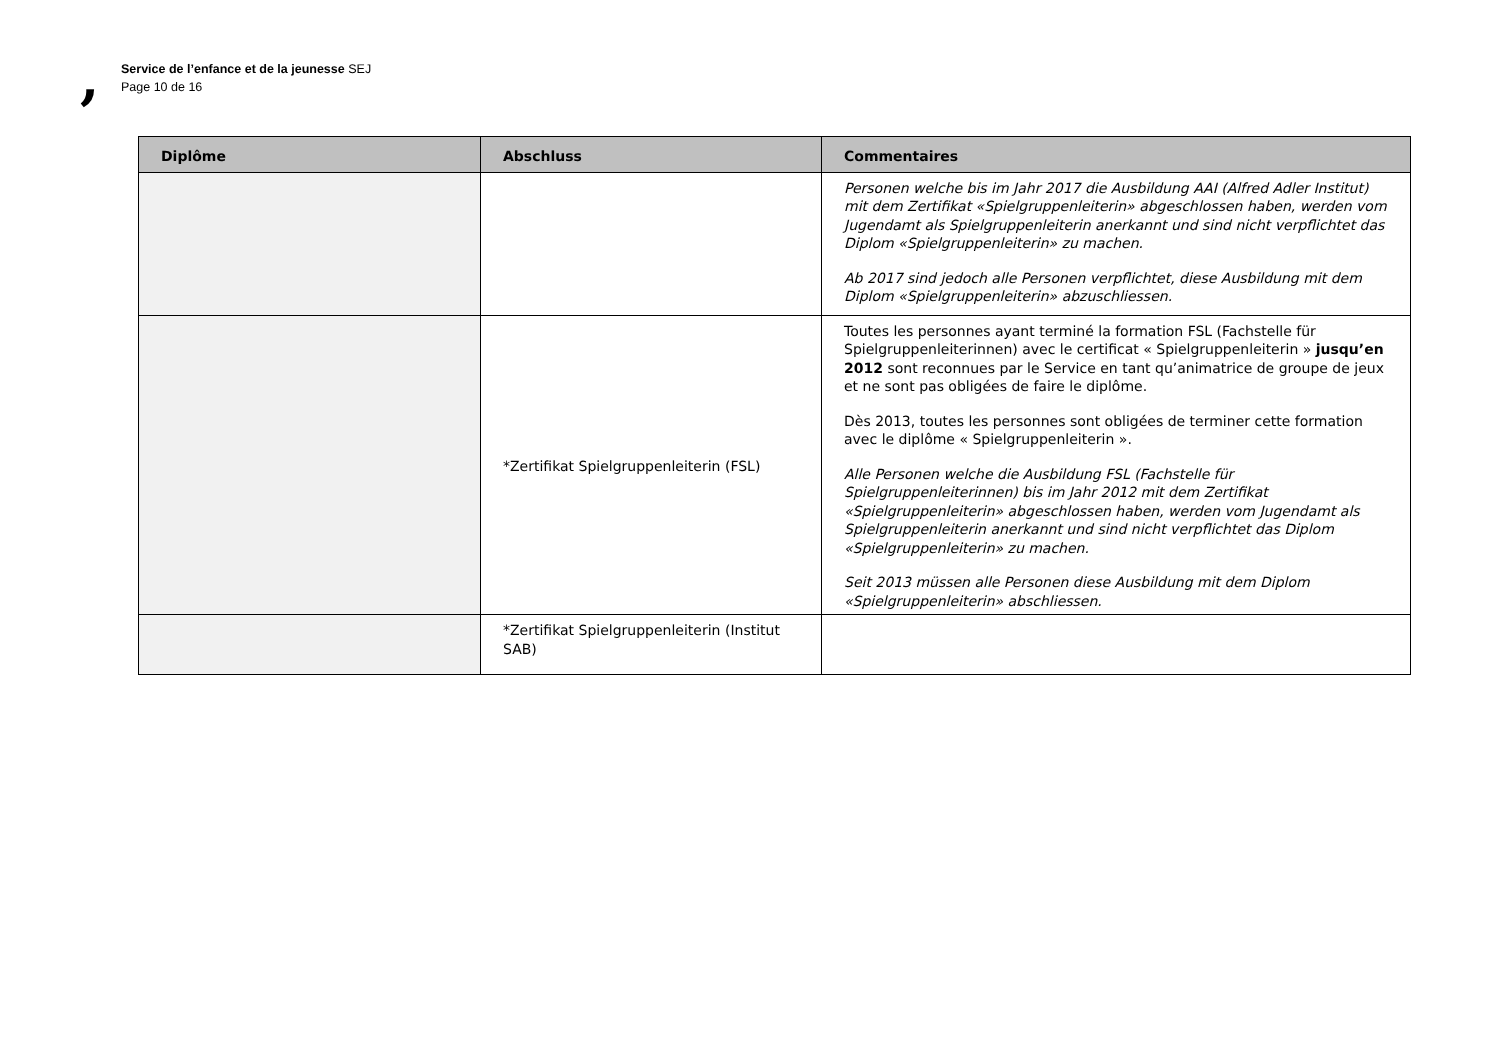,
Service de l’enfance et de la jeunesse SEJ
Page 10 de 16
| Diplôme | Abschluss | Commentaires |
| --- | --- | --- |
| | | Personen welche bis im Jahr 2017 die Ausbildung AAI (Alfred Adler Institut) mit dem Zertifikat «Spielgruppenleiterin» abgeschlossen haben, werden vom Jugendamt als Spielgruppenleiterin anerkannt und sind nicht verpflichtet das Diplom «Spielgruppenleiterin» zu machen. Ab 2017 sind jedoch alle Personen verpflichtet, diese Ausbildung mit dem Diplom «Spielgruppenleiterin» abzuschliessen. |
| | *Zertifikat Spielgruppenleiterin (FSL) | Toutes les personnes ayant terminé la formation FSL (Fachstelle für Spielgruppenleiterinnen) avec le certificat « Spielgruppenleiterin » jusqu’en 2012 sont reconnues par le Service en tant qu’animatrice de groupe de jeux et ne sont pas obligées de faire le diplôme. Dès 2013, toutes les personnes sont obligées de terminer cette formation avec le diplôme « Spielgruppenleiterin ». Alle Personen welche die Ausbildung FSL (Fachstelle für Spielgruppenleiterinnen) bis im Jahr 2012 mit dem Zertifikat «Spielgruppenleiterin» abgeschlossen haben, werden vom Jugendamt als Spielgruppenleiterin anerkannt und sind nicht verpflichtet das Diplom «Spielgruppenleiterin» zu machen. Seit 2013 müssen alle Personen diese Ausbildung mit dem Diplom «Spielgruppenleiterin» abschliessen. |
| | *Zertifikat Spielgruppenleiterin (Institut SAB) | |